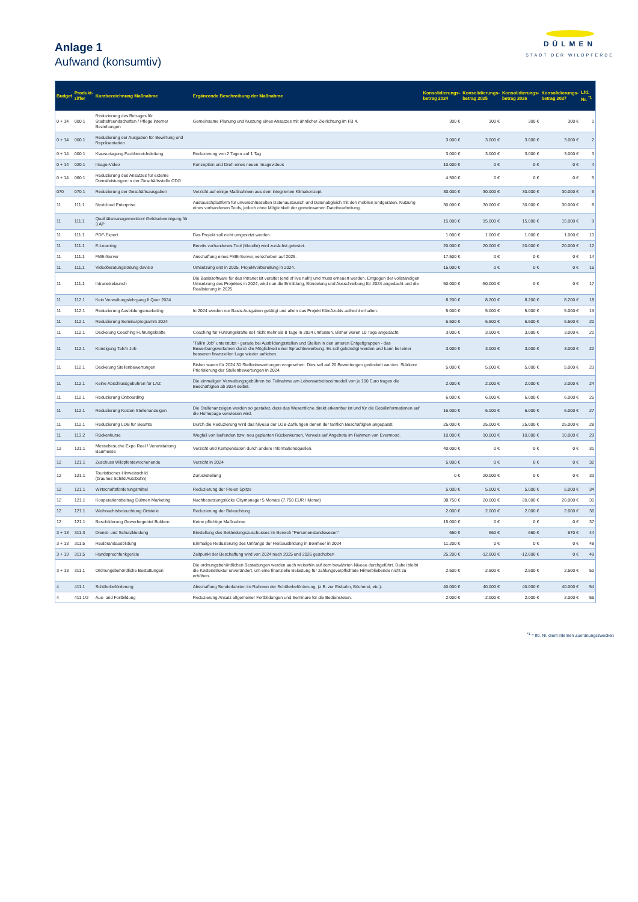DÜLMEN
STADT DER WILDPFERDE
Anlage 1
Aufwand (konsumtiv)
| Budget | Produkt- ziffer | Kurzbezeichnung Maßnahme | Ergänzende Beschreibung der Maßnahme | Konsolidierungs- betrag 2024 | Konsolidierungs- betrag 2025 | Konsolidierungs- betrag 2026 | Konsolidierungs- betrag 2027 | Lfd. Nr. <sup>*1</sup> |
| --- | --- | --- | --- | --- | --- | --- | --- | --- |
| 0 + 14 | 000.1 | Reduzierung des Betrages für Städtefreundschaften / Pflege interner Beziehungen | Gemeinsame Planung und Nutzung eines Ansatzes mit ähnlicher Zielrichtung im FB 4. | 300 € | 300 € | 300 € | 300 € | 1 |
| 0 + 14 | 000.1 | Reduzierung der Ausgaben für Bewirtung und Repräsentation | | 3.000 € | 3.000 € | 3.000 € | 3.000 € | 2 |
| 0 + 14 | 000.1 | Klausurtagung Fachbereichsleitung | Reduzierung von 2 Tagen auf 1 Tag | 3.000 € | 3.000 € | 3.000 € | 3.000 € | 3 |
| 0 + 14 | 020.1 | Image-Video | Konzeption und Dreh eines neuen Imagevideos | 10.000 € | 0 € | 0 € | 0 € | 4 |
| 0 + 14 | 060.1 | Reduzierung des Ansatzes für externe Dienstleistungen in der Geschäftsstelle CDO | | 4.500 € | 0 € | 0 € | 0 € | 5 |
| 070 | 070.1 | Reduzierung der Geschäftsausgaben | Verzicht auf einige Maßnahmen aus dem integrierten Klimakonzept. | 30.000 € | 30.000 € | 30.000 € | 30.000 € | 6 |
| 11 | 111.1 | Nextcloud Enterprise | Austauschplattform für unverschlüsselten Datenaustausch und Datenabgleich mit den mobilen Endgeräten. Nutzung eines vorhandenen Tools, jedoch ohne Möglichkeit der gemeinsamen Dateibearbeitung. | 30.000 € | 30.000 € | 30.000 € | 30.000 € | 8 |
| 11 | 111.1 | Qualitätsmanagementtool Gebäudereinigung für 3 AP | | 15.000 € | 15.000 € | 15.000 € | 15.000 € | 9 |
| 11 | 111.1 | PDF-Expert | Das Projekt soll nicht umgesetzt werden. | 1.000 € | 1.000 € | 1.000 € | 1.000 € | 10 |
| 11 | 111.1 | E-Learning | Bereits vorhandenes Tool (Moodle) wird zunächst getestet. | 20.000 € | 20.000 € | 20.000 € | 20.000 € | 12 |
| 11 | 111.1 | FME-Server | Anschaffung eines FME-Server, verschoben auf 2025. | 17.500 € | 0 € | 0 € | 0 € | 14 |
| 11 | 111.1 | Videoberatungslösung davisio | Umsetzung erst in 2025, Projektvorbereitung in 2024. | 15.000 € | 0 € | 0 € | 0 € | 15 |
| 11 | 111.1 | Intranetrelaunch | Die Basissoftware für das Intranet ist veraltet (end of live naht) und muss erneuert werden. Entgegen der vollständigen Umsetzung des Projektes in 2024, wird nun die Ermittlung, Bündelung und Ausschreibung für 2024 angedacht und die Realisierung in 2025. | 50.000 € | -50.000 € | 0 € | 0 € | 17 |
| 11 | 112.1 | Kein Verwaltungslehrgang II Quer 2024 | | 8.200 € | 8.200 € | 8.200 € | 8.200 € | 18 |
| 11 | 112.1 | Reduzierung Ausbildungsmarketing | In 2024 werden nur Basis-Ausgaben getätigt und allein das Projekt KlimAzubis aufrecht erhalten. | 5.000 € | 5.000 € | 5.000 € | 5.000 € | 19 |
| 11 | 112.1 | Reduzierung Seminarprogramm 2024 | | 6.500 € | 6.500 € | 6.500 € | 6.500 € | 20 |
| 11 | 112.1 | Deckelung Coaching Führungskräfte | Coaching für Führungskräfte soll nicht mehr als 8 Tage in 2024 umfassen. Bisher waren 10 Tage angedacht. | 3.000 € | 3.000 € | 3.000 € | 3.000 € | 21 |
| 11 | 112.1 | Kündigung Talk'n Job | "Talk'n Job" unterstützt - gerade bei Ausbildungsstellen und Stellen in den unteren Entgeltgruppen - das Bewerbungsverfahren durch die Möglichkeit einer Sprachbewerbung. Es soll gekündigt werden und kann bei einer besseren finanziellen Lage wieder aufleben. | 3.000 € | 3.000 € | 3.000 € | 3.000 € | 22 |
| 11 | 112.1 | Deckelung Stellenbewertungen | Bisher waren für 2024 30 Stellenbewertungen vorgesehen. Dies soll auf 20 Bewertungen gedeckelt werden. Stärkere Priorisierung der Stellenbewertungen in 2024. | 5.000 € | 5.000 € | 5.000 € | 5.000 € | 23 |
| 11 | 112.1 | Keine Abschlussgebühren für LAZ | Die einmaligen Verwaltungsgebühren bei Teilnahme am Lebensarbeitszeitmodell von je 100 Euro tragen die Beschäftigten ab 2024 selbst. | 2.000 € | 2.000 € | 2.000 € | 2.000 € | 24 |
| 11 | 112.1 | Reduzierung Onboarding | | 6.000 € | 6.000 € | 6.000 € | 6.000 € | 25 |
| 11 | 112.1 | Reduzierung Kosten Stellenanzeigen | Die Stellenanzeigen werden so gestaltet, dass das Wesentliche direkt erkennbar ist und für die Detailinformationen auf die Homepage verwiesen wird. | 16.000 € | 6.000 € | 6.000 € | 6.000 € | 27 |
| 11 | 112.1 | Reduzierung LOB für Beamte | Durch die Reduzierung wird das Niveau der LOB-Zahlungen denen der tariflich Beschäftigten angepasst. | 25.000 € | 25.000 € | 25.000 € | 25.000 € | 28 |
| 11 | 113.2 | Rückenkurse | Wegfall von laufenden bzw. neu geplanten Rückenkursen, Verweis auf Angebote im Rahmen von Evermood. | 10.000 € | 10.000 € | 10.000 € | 10.000 € | 29 |
| 12 | 121.1 | Messebesuche Expo Real / Veranstaltung Baumesse | Verzicht und Kompensation durch andere Informationsquellen. | 40.000 € | 0 € | 0 € | 0 € | 31 |
| 12 | 121.1 | Zuschuss Wildpferdewochenende | Verzicht in 2024 | 5.000 € | 0 € | 0 € | 0 € | 32 |
| 12 | 121.1 | Touristisches Hinweisschild (braunes Schild Autobahn) | Zurückstellung | 0 € | 20.000 € | 0 € | 0 € | 33 |
| 12 | 121.1 | Wirtschaftsförderungsmittel | Reduzierung der Freien Spitze | 5.000 € | 5.000 € | 5.000 € | 5.000 € | 34 |
| 12 | 121.1 | Kooperationsbeitrag Dülmen Marketing | Nachbesetzungslücke Citymanager 5 Monate (7.750 EUR / Monat) | 38.750 € | 20.000 € | 20.000 € | 20.000 € | 35 |
| 12 | 121.1 | Weihnachtsbeleuchtung Ortsteile | Reduzierung der Beleuchtung | 2.000 € | 2.000 € | 2.000 € | 2.000 € | 36 |
| 12 | 121.1 | Beschilderung Gewerbegebiet Buldern | Keine pflichtige Maßnahme | 15.000 € | 0 € | 0 € | 0 € | 37 |
| 3 + 13 | 311.3 | Dienst- und Schutzkleidung | Einstellung des Bekleidungszuschusses im Bereich "Personenstandswesen" | 650 € | 660 € | 660 € | 670 € | 44 |
| 3 + 13 | 311.5 | Realbrandausbildung | Einmalige Reduzierung des Umfangs der Heißausbildung in Boxmeer in 2024 | 11.200 € | 0 € | 0 € | 0 € | 48 |
| 3 + 13 | 311.5 | Handsprechfunkgeräte | Zeitpunkt der Beschaffung wird von 2024 nach 2025 und 2026 geschoben | 25.200 € | -12.600 € | -12.600 € | 0 € | 49 |
| 3 + 13 | 311.1 | Ordnungsbehördliche Bestattungen | Die ordnungsbehördlichen Bestattungen werden auch weiterhin auf dem bewährten Niveau durchgeführt. Dabei bleibt die Kostenstruktur unverändert, um eine finanzielle Belastung für zahlungsverpflichtete Hinterbliebende nicht zu erhöhen. | 2.500 € | 2.500 € | 2.500 € | 2.500 € | 50 |
| 4 | 411.1 | Schülerbeförderung | Abschaffung Sonderfahrten im Rahmen der Schülerbeförderung, (z.B. zur Eisbahn, Bücherei, etc.). | 40.000 € | 40.000 € | 40.000 € | 40.000 € | 54 |
| 4 | 411.1/2 | Aus- und Fortbildung | Reduzierung Ansatz allgemeiner Fortbildungen und Seminare für die Bediensteten. | 2.000 € | 2.000 € | 2.000 € | 2.000 € | 55 |
<sup>*1</sup> = lfd. Nr. dient internen Zuordnungszwecken